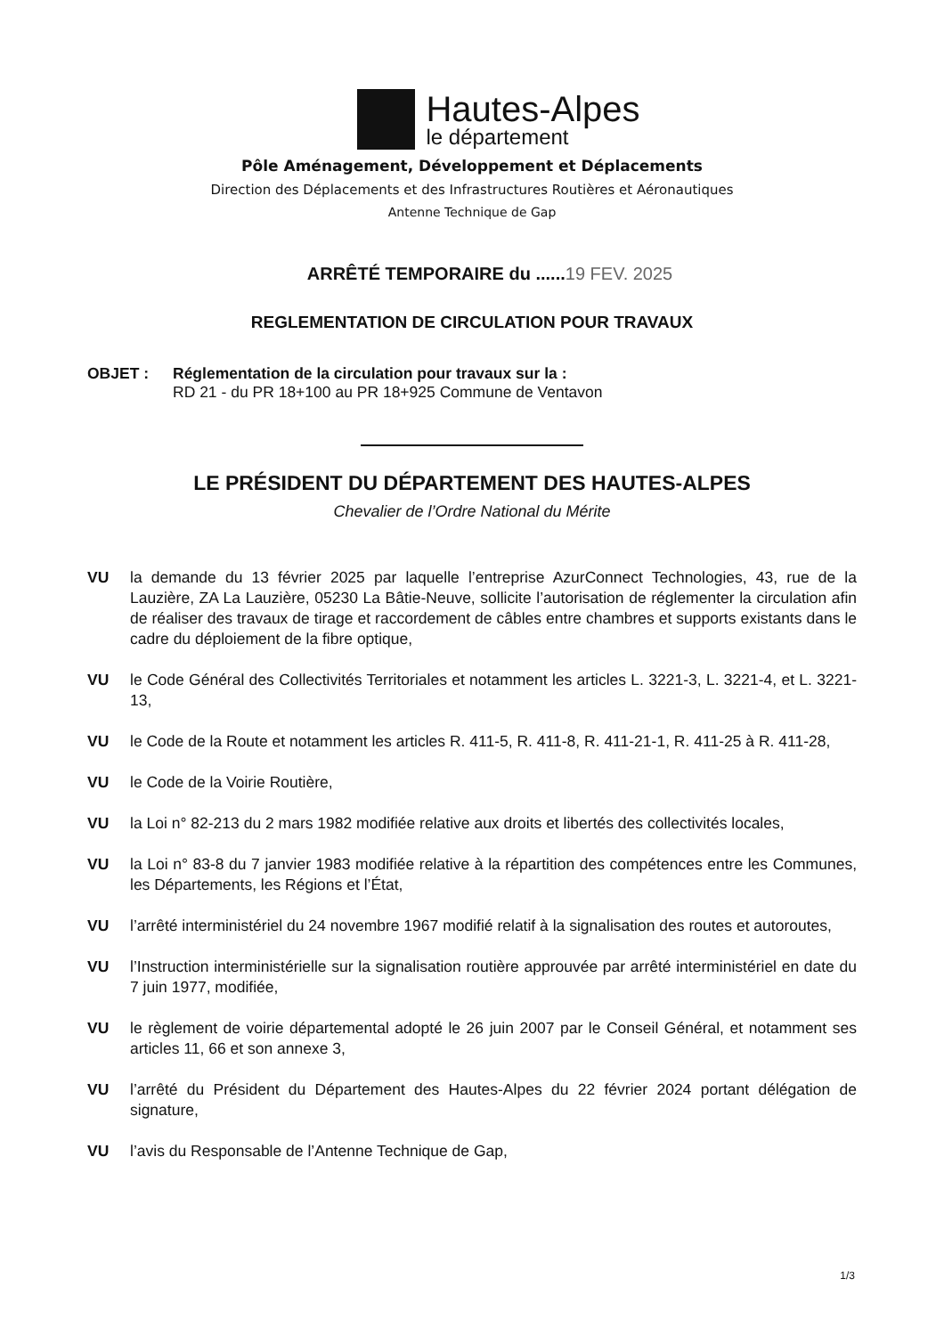Hautes-Alpes
le département
Pôle Aménagement, Développement et Déplacements
Direction des Déplacements et des Infrastructures Routières et Aéronautiques
Antenne Technique de Gap
ARRÊTÉ TEMPORAIRE du ......19 FEV. 2025
REGLEMENTATION DE CIRCULATION POUR TRAVAUX
OBJET : Réglementation de la circulation pour travaux sur la :
RD 21 - du PR 18+100 au PR 18+925 Commune de Ventavon
LE PRÉSIDENT DU DÉPARTEMENT DES HAUTES-ALPES
Chevalier de l’Ordre National du Mérite
VU la demande du 13 février 2025 par laquelle l’entreprise AzurConnect Technologies, 43, rue de la Lauzière, ZA La Lauzière, 05230 La Bâtie-Neuve, sollicite l’autorisation de réglementer la circulation afin de réaliser des travaux de tirage et raccordement de câbles entre chambres et supports existants dans le cadre du déploiement de la fibre optique,
VU le Code Général des Collectivités Territoriales et notamment les articles L. 3221-3, L. 3221-4, et L. 3221-13,
VU le Code de la Route et notamment les articles R. 411-5, R. 411-8, R. 411-21-1, R. 411-25 à R. 411-28,
VU le Code de la Voirie Routière,
VU la Loi n° 82-213 du 2 mars 1982 modifiée relative aux droits et libertés des collectivités locales,
VU la Loi n° 83-8 du 7 janvier 1983 modifiée relative à la répartition des compétences entre les Communes, les Départements, les Régions et l’État,
VU l’arrêté interministériel du 24 novembre 1967 modifié relatif à la signalisation des routes et autoroutes,
VU l’Instruction interministérielle sur la signalisation routière approuvée par arrêté interministériel en date du 7 juin 1977, modifiée,
VU le règlement de voirie départemental adopté le 26 juin 2007 par le Conseil Général, et notamment ses articles 11, 66 et son annexe 3,
VU l’arrêté du Président du Département des Hautes-Alpes du 22 février 2024 portant délégation de signature,
VU l’avis du Responsable de l’Antenne Technique de Gap,
1/3